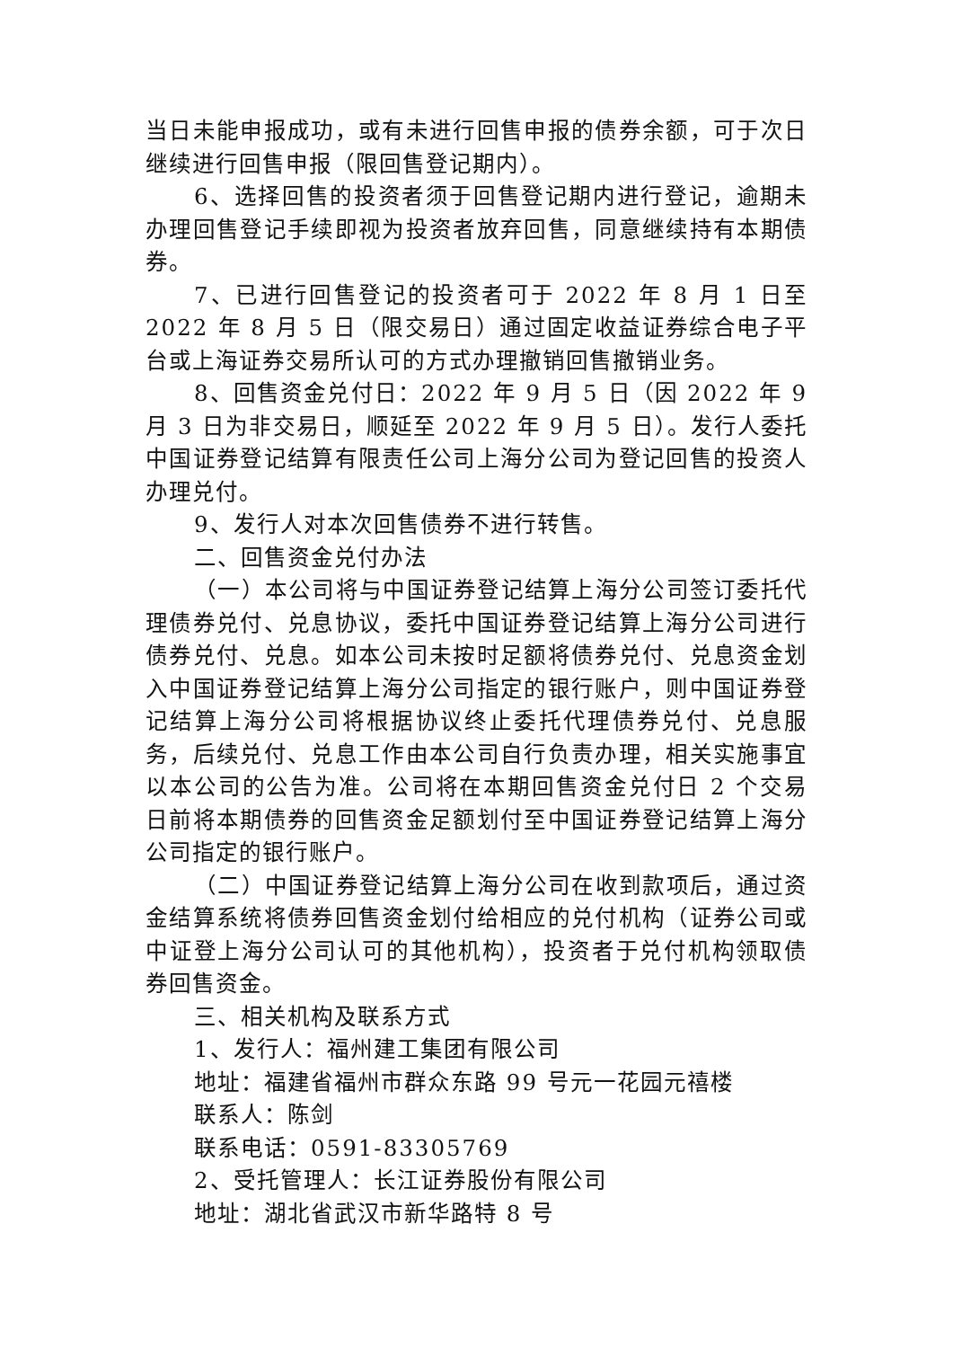当日未能申报成功，或有未进行回售申报的债券余额，可于次日继续进行回售申报（限回售登记期内）。
6、选择回售的投资者须于回售登记期内进行登记，逾期未办理回售登记手续即视为投资者放弃回售，同意继续持有本期债券。
7、已进行回售登记的投资者可于 2022 年 8 月 1 日至 2022 年 8 月 5 日（限交易日）通过固定收益证券综合电子平台或上海证券交易所认可的方式办理撤销回售撤销业务。
8、回售资金兑付日：2022 年 9 月 5 日（因 2022 年 9 月 3 日为非交易日，顺延至 2022 年 9 月 5 日）。发行人委托中国证券登记结算有限责任公司上海分公司为登记回售的投资人办理兑付。
9、发行人对本次回售债券不进行转售。
二、回售资金兑付办法
（一）本公司将与中国证券登记结算上海分公司签订委托代理债券兑付、兑息协议，委托中国证券登记结算上海分公司进行债券兑付、兑息。如本公司未按时足额将债券兑付、兑息资金划入中国证券登记结算上海分公司指定的银行账户，则中国证券登记结算上海分公司将根据协议终止委托代理债券兑付、兑息服务，后续兑付、兑息工作由本公司自行负责办理，相关实施事宜以本公司的公告为准。公司将在本期回售资金兑付日 2 个交易日前将本期债券的回售资金足额划付至中国证券登记结算上海分公司指定的银行账户。
（二）中国证券登记结算上海分公司在收到款项后，通过资金结算系统将债券回售资金划付给相应的兑付机构（证券公司或中证登上海分公司认可的其他机构），投资者于兑付机构领取债券回售资金。
三、相关机构及联系方式
1、发行人：福州建工集团有限公司
地址：福建省福州市群众东路 99 号元一花园元禧楼
联系人：陈剑
联系电话：0591-83305769
2、受托管理人：长江证券股份有限公司
地址：湖北省武汉市新华路特 8 号